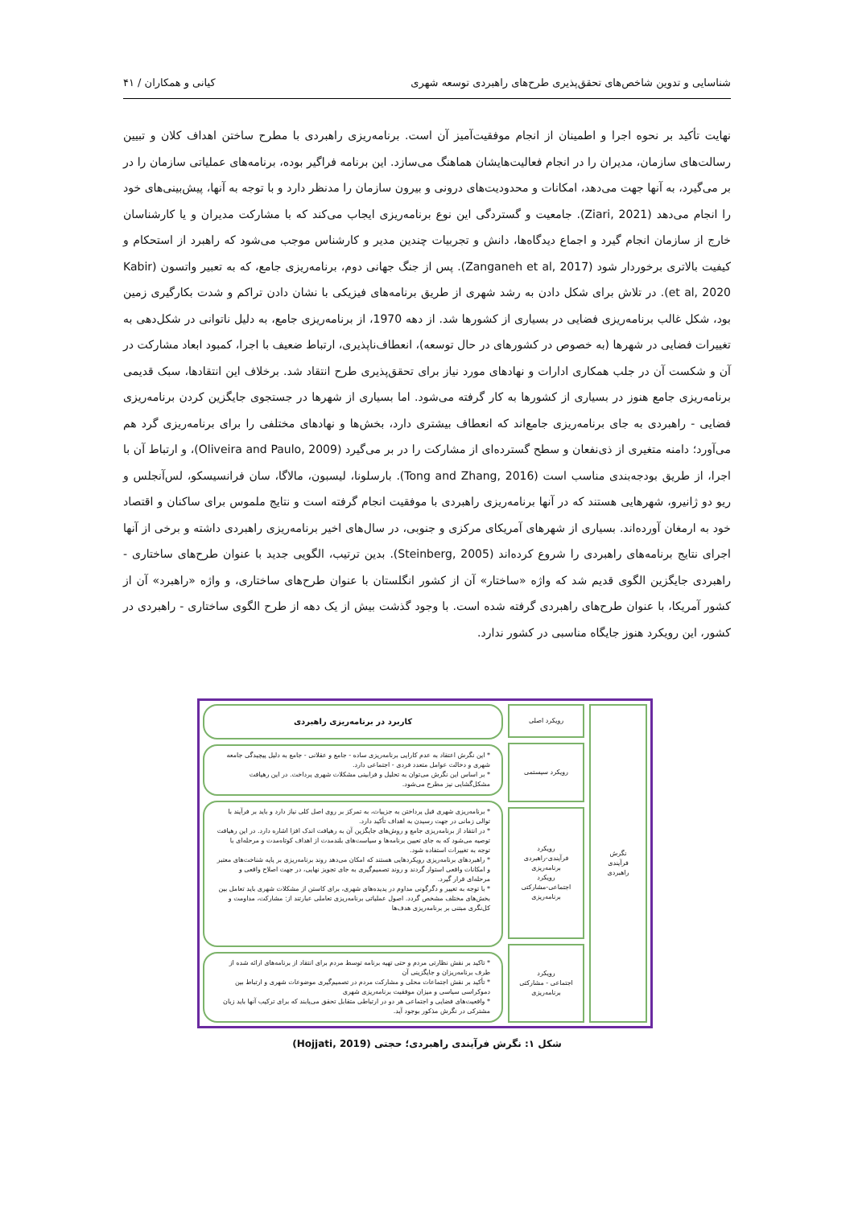شناسایی و تدوین شاخص‌های تحقق‌پذیری طرح‌های راهبردی توسعه شهری کیانی و همکاران / ۴۱
نهایت تأکید بر نحوه اجرا و اطمینان از انجام موفقیت‌آمیز آن است. برنامه‌ریزی راهبردی با مطرح ساختن اهداف کلان و تبیین رسالت‌های سازمان، مدیران را در انجام فعالیت‌هایشان هماهنگ می‌سازد. این برنامه فراگیر بوده، برنامه‌های عملیاتی سازمان را در بر می‌گیرد، به آنها جهت می‌دهد، امکانات و محدودیت‌های درونی و بیرون سازمان را مدنظر دارد و با توجه به آنها، پیش‌بینی‌های خود را انجام می‌دهد (Ziari, 2021). جامعیت و گستردگی این نوع برنامه‌ریزی ایجاب می‌کند که با مشارکت مدیران و یا کارشناسان خارج از سازمان انجام گیرد و اجماع دیدگاه‌ها، دانش و تجربیات چندین مدیر و کارشناس موجب می‌شود که راهبرد از استحکام و کیفیت بالاتری برخوردار شود (Zanganeh et al, 2017). پس از جنگ جهانی دوم، برنامه‌ریزی جامع، که به تعبیر واتسون (Kabir et al, 2020). در تلاش برای شکل دادن به رشد شهری از طریق برنامه‌های فیزیکی با نشان دادن تراکم و شدت بکارگیری زمین بود، شکل غالب برنامه‌ریزی فضایی در بسیاری از کشورها شد. از دهه 1970، از برنامه‌ریزی جامع، به دلیل ناتوانی در شکل‌دهی به تغییرات فضایی در شهرها (به خصوص در کشورهای در حال توسعه)، انعطاف‌ناپذیری، ارتباط ضعیف با اجرا، کمبود ابعاد مشارکت در آن و شکست آن در جلب همکاری ادارات و نهادهای مورد نیاز برای تحقق‌پذیری طرح انتقاد شد. برخلاف این انتقادها، سبک قدیمی برنامه‌ریزی جامع هنوز در بسیاری از کشورها به کار گرفته می‌شود. اما بسیاری از شهرها در جستجوی جایگزین کردن برنامه‌ریزی فضایی - راهبردی به جای برنامه‌ریزی جامع‌اند که انعطاف بیشتری دارد، بخش‌ها و نهادهای مختلفی را برای برنامه‌ریزی گرد هم می‌آورد؛ دامنه متغیری از ذی‌نفعان و سطح گسترده‌ای از مشارکت را در بر می‌گیرد (Oliveira and Paulo, 2009)، و ارتباط آن با اجرا، از طریق بودجه‌بندی مناسب است (Tong and Zhang, 2016). بارسلونا، لیسبون، مالاگا، سان فرانسیسکو، لس‌آنجلس و ریو دو ژانیرو، شهرهایی هستند که در آنها برنامه‌ریزی راهبردی با موفقیت انجام گرفته است و نتایج ملموس برای ساکنان و اقتصاد خود به ارمغان آورده‌اند. بسیاری از شهرهای آمریکای مرکزی و جنوبی، در سال‌های اخیر برنامه‌ریزی راهبردی داشته و برخی از آنها اجرای نتایج برنامه‌های راهبردی را شروع کرده‌اند (Steinberg, 2005). بدین ترتیب، الگویی جدید با عنوان طرح‌های ساختاری - راهبردی جایگزین الگوی قدیم شد که واژه «ساختار» آن از کشور انگلستان با عنوان طرح‌های ساختاری، و واژه «راهبرد» آن از کشور آمریکا، با عنوان طرح‌های راهبردی گرفته شده است. با وجود گذشت بیش از یک دهه از طرح الگوی ساختاری - راهبردی در کشور، این رویکرد هنوز جایگاه مناسبی در کشور ندارد.
نگرش
فرآیندی
راهبردی
رویکرد اصلی
رویکرد سیستمی
رویکرد
فرآیندی-راهبردی
برنامه‌ریزی
رویکرد
اجتماعی-مشارکتی
برنامه‌ریزی
رویکرد
اجتماعی - مشارکتی
برنامه‌ریزی
کاربرد در برنامه‌ریزی راهبردی
* این نگرش اعتقاد به عدم کارایی برنامه‌ریزی ساده - جامع و عقلانی - جامع به دلیل پیچیدگی جامعه شهری و دخالت عوامل متعدد فردی - اجتماعی دارد.
* بر اساس این نگرش می‌توان به تحلیل و فرابینی مشکلات شهری پرداخت. در این رهیافت مشکل‌گشایی نیز مطرح می‌شود.
* برنامه‌ریزی شهری قبل پرداختن به جزییات، به تمرکز بر روی اصل کلی نیاز دارد و باید بر فرآیند با توالی زمانی در جهت رسیدن به اهداف تأکید دارد.
* در انتقاد از برنامه‌ریزی جامع و روش‌های جایگزین آن به رهیافت اندک افزا اشاره دارد. در این رهیافت توصیه می‌شود که به جای تعیین برنامه‌ها و سیاست‌های بلندمدت از اهداف کوتاه‌مدت و مرحله‌ای با توجه به تغییرات استفاده شود.
* راهبردهای برنامه‌ریزی رویکردهایی هستند که امکان می‌دهد روند برنامه‌ریزی بر پایه شناخت‌های معتبر و امکانات واقعی استوار گردند و روند تصمیم‌گیری به جای تجویز نهایی، در جهت اصلاح واقعی و مرحله‌ای قرار گیرد.
* با توجه به تغییر و دگرگونی مداوم در پدیده‌های شهری، برای کاستن از مشکلات شهری باید تعامل بین بخش‌های مختلف مشخص گردد. اصول عملیاتی برنامه‌ریزی تعاملی عبارتند از: مشارکت، مداومت و کل‌نگری مبتنی بر برنامه‌ریزی هدف‌ها
* تاکید بر نقش نظارتی مردم و حتی تهیه برنامه توسط مردم برای انتقاد از برنامه‌های ارائه شده از طرف برنامه‌ریزان و جایگزینی آن
* تأکید بر نقش اجتماعات محلی و مشارکت مردم در تصمیم‌گیری موضوعات شهری و ارتباط بین دموکراسی سیاسی و میزان موفقیت برنامه‌ریزی شهری
* واقعیت‌های فضایی و اجتماعی هر دو در ارتباطی متقابل تحقق می‌یابند که برای ترکیب آنها باید زبان مشترکی در نگرش مذکور بوجود آید.
شکل ۱: نگرش فرآیندی راهبردی؛ حجتی (Hojjati, 2019)